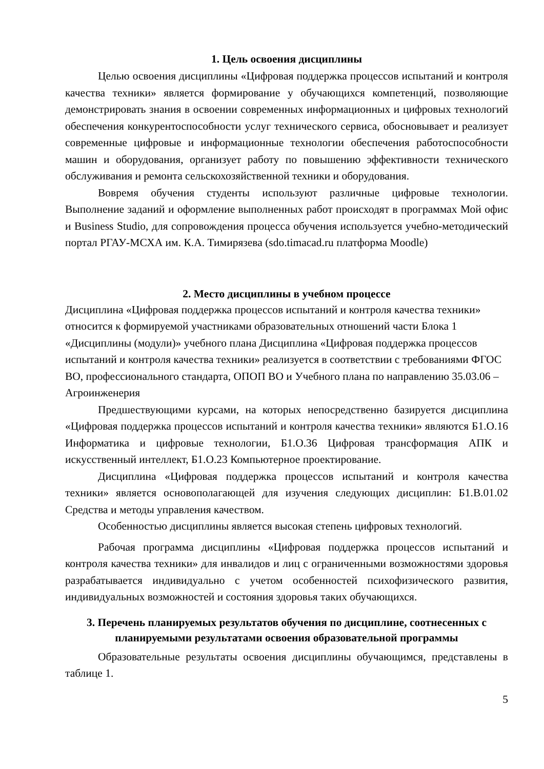1. Цель освоения дисциплины
Целью освоения дисциплины «Цифровая поддержка процессов испытаний и контроля качества техники» является формирование у обучающихся компетенций, позволяющие демонстрировать знания в освоении современных информационных и цифровых технологий обеспечения конкурентоспособности услуг технического сервиса, обосновывает и реализует современные цифровые и информационные технологии обеспечения работоспособности машин и оборудования, организует работу по повышению эффективности технического обслуживания и ремонта сельскохозяйственной техники и оборудования.
Вовремя обучения студенты используют различные цифровые технологии. Выполнение заданий и оформление выполненных работ происходят в программах Мой офис и Business Studio, для сопровождения процесса обучения используется учебно-методический портал РГАУ-МСХА им. К.А. Тимирязева (sdo.timacad.ru платформа Moodle)
2. Место дисциплины в учебном процессе
Дисциплина «Цифровая поддержка процессов испытаний и контроля качества техники» относится к формируемой участниками образовательных отношений части Блока 1 «Дисциплины (модули)» учебного плана Дисциплина «Цифровая поддержка процессов испытаний и контроля качества техники» реализуется в соответствии с требованиями ФГОС ВО, профессионального стандарта, ОПОП ВО и Учебного плана по направлению 35.03.06 – Агроинженерия
Предшествующими курсами, на которых непосредственно базируется дисциплина «Цифровая поддержка процессов испытаний и контроля качества техники» являются Б1.О.16 Информатика и цифровые технологии, Б1.О.36 Цифровая трансформация АПК и искусственный интеллект, Б1.О.23 Компьютерное проектирование.
Дисциплина «Цифровая поддержка процессов испытаний и контроля качества техники» является основополагающей для изучения следующих дисциплин: Б1.В.01.02 Средства и методы управления качеством.
Особенностью дисциплины является высокая степень цифровых технологий.
Рабочая программа дисциплины «Цифровая поддержка процессов испытаний и контроля качества техники» для инвалидов и лиц с ограниченными возможностями здоровья разрабатывается индивидуально с учетом особенностей психофизического развития, индивидуальных возможностей и состояния здоровья таких обучающихся.
3. Перечень планируемых результатов обучения по дисциплине, соотнесенных с планируемыми результатами освоения образовательной программы
Образовательные результаты освоения дисциплины обучающимся, представлены в таблице 1.
5